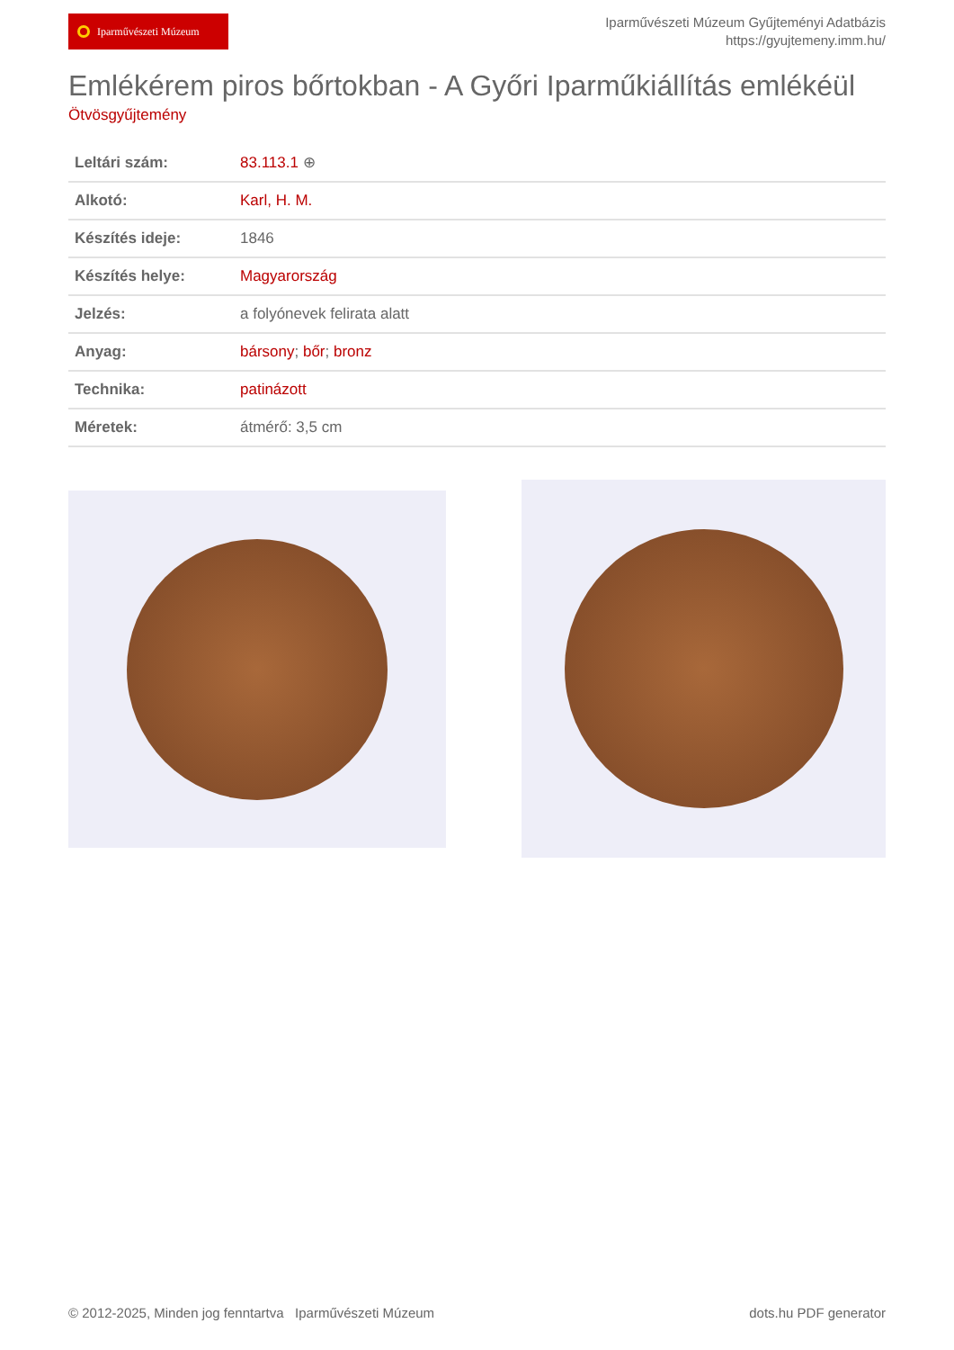Iparművészeti Múzeum
Iparművészeti Múzeum Gyűjteményi Adatbázis
https://gyujtemeny.imm.hu/
Emlékérem piros bőrtokban - A Győri Iparműkiállítás emlékéül
Ötvösgyűjtemény
| Leltári szám: | 83.113.1 ⊕ |
| Alkotó: | Karl, H. M. |
| Készítés ideje: | 1846 |
| Készítés helye: | Magyarország |
| Jelzés: | a folyónevek felirata alatt |
| Anyag: | bársony ; bőr ; bronz |
| Technika: | patinázott |
| Méretek: | átmérő: 3,5 cm |
© 2012-2025, Minden jog fenntartva Iparművészeti Múzeum dots.hu PDF generator